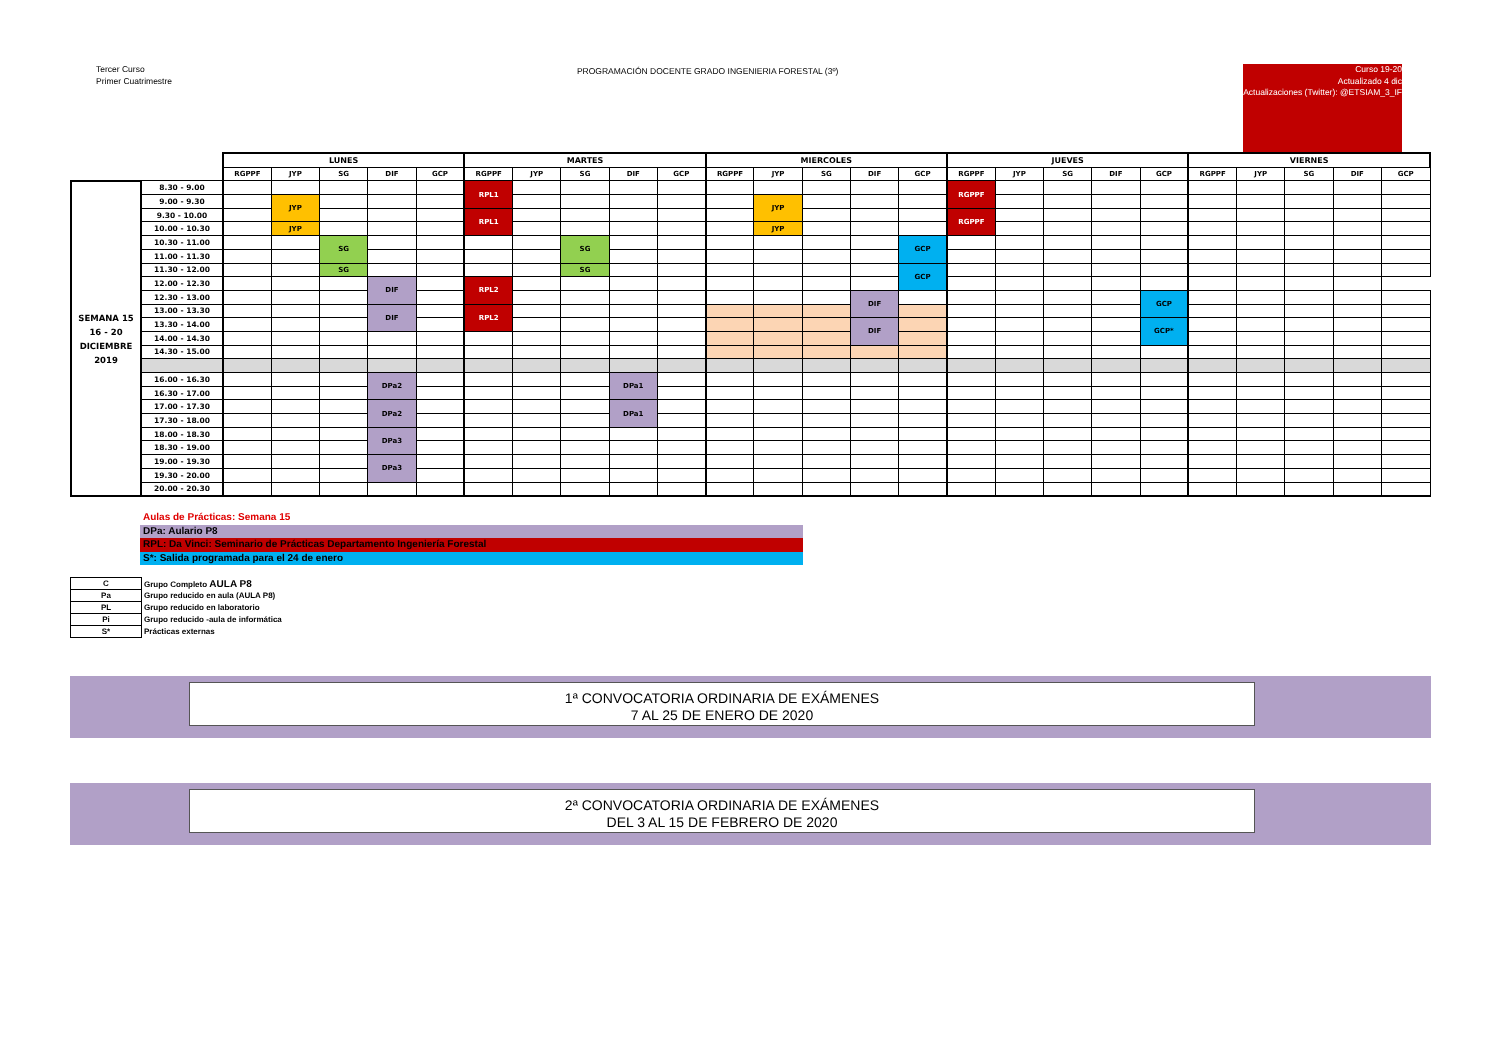Tercer Curso
Primer Cuatrimestre
PROGRAMACIÓN DOCENTE GRADO INGENIERIA FORESTAL (3º)
Curso 19-20
Actualizado 4 dic
Actualizaciones (Twitter): @ETSIAM_3_IF
| | | LUNES | | | | | MARTES | | | | | MIERCOLES | | | | | JUEVES | | | | | VIERNES | | | | |
| --- | --- | --- | --- | --- | --- | --- | --- | --- | --- | --- | --- | --- | --- | --- | --- | --- | --- | --- | --- | --- | --- | --- | --- | --- | --- | --- |
| | | RGPPF | JYP | SG | DIF | GCP | RGPPF | JYP | SG | DIF | GCP | RGPPF | JYP | SG | DIF | GCP | RGPPF | JYP | SG | DIF | GCP | RGPPF | JYP | SG | DIF | GCP |
| SEMANA 15 16 - 20 DICIEMBRE 2019 | 8.30 - 9.00 | | | | | | RPL1 | | | | | | | | | | RGPPF | | | | | | | | | |
| | 9.00 - 9.30 | | JYP | | | | | | | | | | JYP | | | | | | | | | | | | | |
| | 9.30 - 10.00 | | | | | | RPL1 | | | | | | | | | | RGPPF | | | | | | | | | |
| | 10.00 - 10.30 | | JYP | | | | | | | | | | JYP | | | | | | | | | | | | | |
| | 10.30 - 11.00 | | | SG | | | | | SG | | | | | | | GCP | | | | | | | | | | |
| | 11.00 - 11.30 | | | | | | | | | | | | | | | | | | | | | | | | | |
| | 11.30 - 12.00 | | | SG | | | | | SG | | | | | | | GCP | | | | | | | | | | |
| | 12.00 - 12.30 | | | | DIF | | RPL2 | | | | | | | | | | | | | | | | | | | |
| | 12.30 - 13.00 | | | | | | | | | | | | | | DIF | | | | | | GCP | | | | | |
| | 13.00 - 13.30 | | | | DIF | | RPL2 | | | | | | | | | | | | | | | | | | | |
| | 13.30 - 14.00 | | | | | | | | | | | | | | DIF | | | | | | GCP* | | | | | |
| | 14.00 - 14.30 | | | | | | | | | | | | | | | | | | | | | | | | | |
| | 14.30 - 15.00 | | | | | | | | | | | | | | | | | | | | | | | | | |
| | 16.00 - 16.30 | | | | DPa2 | | | | | DPa1 | | | | | | | | | | | | | | | | |
| | 16.30 - 17.00 | | | | | | | | | | | | | | | | | | | | | | | | | |
| | 17.00 - 17.30 | | | | DPa2 | | | | | DPa1 | | | | | | | | | | | | | | | | |
| | 17.30 - 18.00 | | | | | | | | | | | | | | | | | | | | | | | | | |
| | 18.00 - 18.30 | | | | DPa3 | | | | | | | | | | | | | | | | | | | | | |
| | 18.30 - 19.00 | | | | | | | | | | | | | | | | | | | | | | | | | |
| | 19.00 - 19.30 | | | | DPa3 | | | | | | | | | | | | | | | | | | | | | |
| | 19.30 - 20.00 | | | | | | | | | | | | | | | | | | | | | | | | | |
| | 20.00 - 20.30 | | | | | | | | | | | | | | | | | | | | | | | | | |
Aulas de Prácticas: Semana 15
DPa: Aulario P8
RPL: Da Vinci: Seminario de Prácticas Departamento Ingeniería Forestal
S*: Salida programada para el 24 de enero
| C | Grupo Completo AULA P8 |
| Pa | Grupo reducido en aula (AULA P8) |
| PL | Grupo reducido en laboratorio |
| Pi | Grupo reducido -aula de informática |
| S* | Prácticas externas |
1ª CONVOCATORIA ORDINARIA DE EXÁMENES
7 AL 25 DE ENERO DE 2020
2ª CONVOCATORIA ORDINARIA DE EXÁMENES
DEL 3 AL 15 DE FEBRERO DE 2020